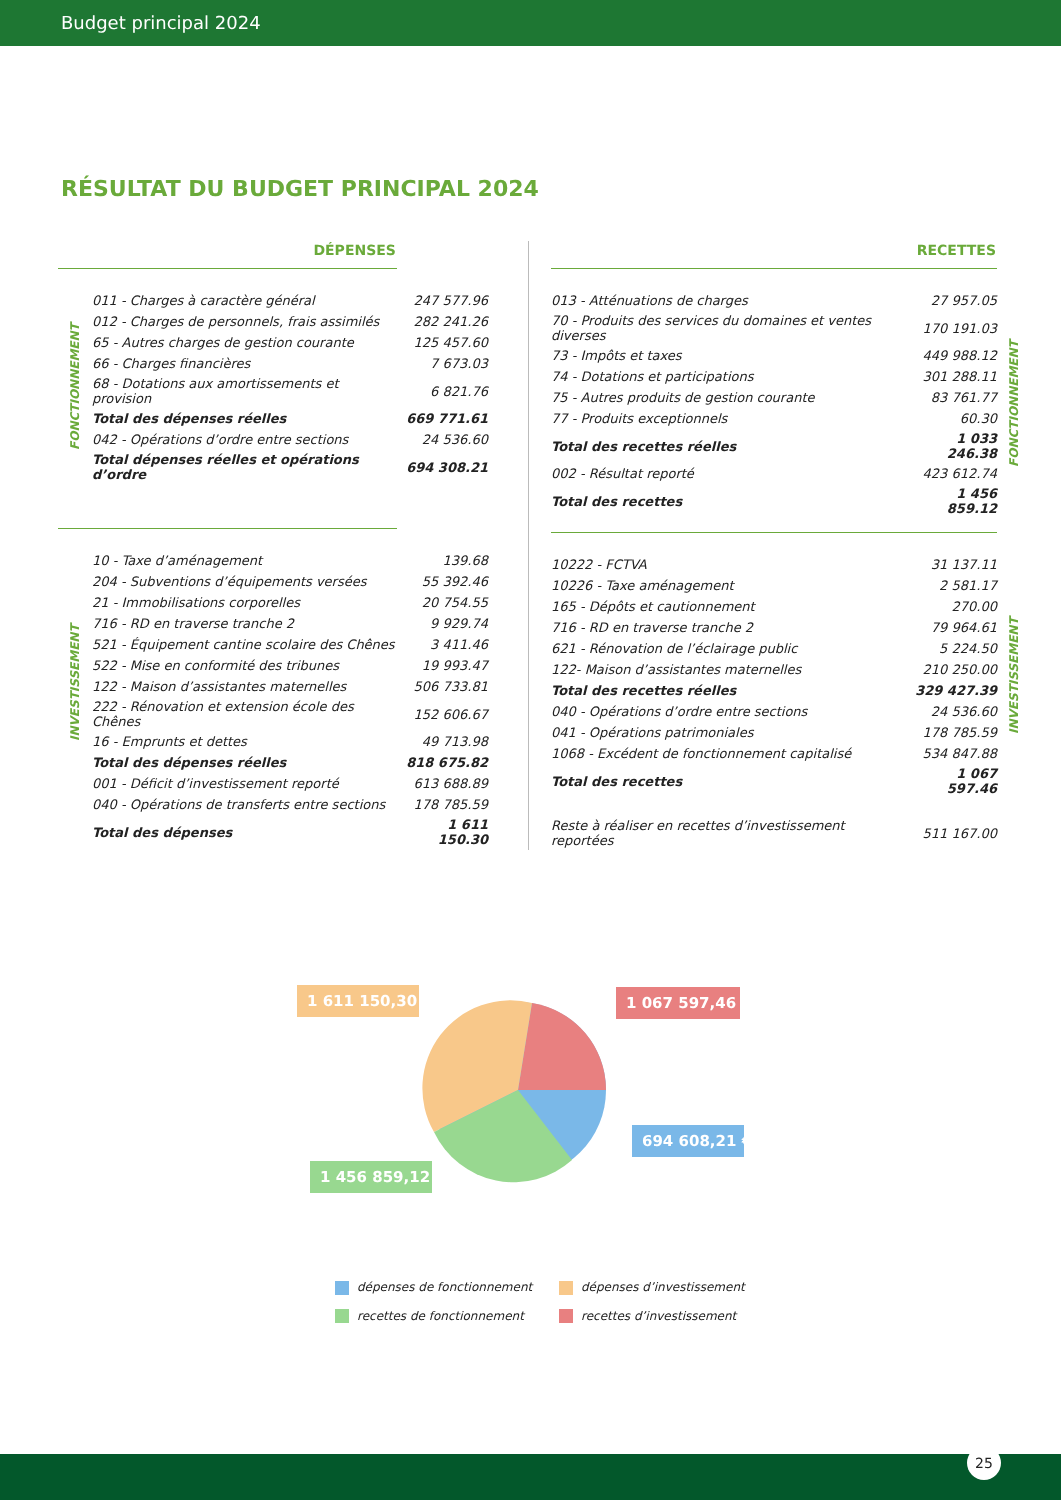Budget principal 2024
RÉSULTAT DU BUDGET PRINCIPAL 2024
| DÉPENSES | | |
| --- | --- | --- |
| FONCTIONNEMENT | 011 - Charges à caractère général | 247 577.96 |
| | 012 - Charges de personnels, frais assimilés | 282 241.26 |
| | 65 - Autres charges de gestion courante | 125 457.60 |
| | 66 - Charges financières | 7 673.03 |
| | 68 - Dotations aux amortissements et provision | 6 821.76 |
| | Total des dépenses réelles | 669 771.61 |
| | 042 - Opérations d’ordre entre sections | 24 536.60 |
| | Total dépenses réelles et opérations d’ordre | 694 308.21 |
| INVESTISSEMENT | 10 - Taxe d’aménagement | 139.68 |
| | 204 - Subventions d’équipements versées | 55 392.46 |
| | 21 - Immobilisations corporelles | 20 754.55 |
| | 716 - RD en traverse tranche 2 | 9 929.74 |
| | 521 - Équipement cantine scolaire des Chênes | 3 411.46 |
| | 522 - Mise en conformité des tribunes | 19 993.47 |
| | 122 - Maison d’assistantes maternelles | 506 733.81 |
| | 222 - Rénovation et extension école des Chênes | 152 606.67 |
| | 16 - Emprunts et dettes | 49 713.98 |
| | Total des dépenses réelles | 818 675.82 |
| | 001 - Déficit d’investissement reporté | 613 688.89 |
| | 040 - Opérations de transferts entre sections | 178 785.59 |
| | Total des dépenses | 1 611 150.30 |
| RECETTES | | |
| --- | --- | --- |
| 013 - Atténuations de charges | 27 957.05 | FONCTIONNEMENT |
| 70 - Produits des services du domaines et ventes diverses | 170 191.03 | |
| 73 - Impôts et taxes | 449 988.12 | |
| 74 - Dotations et participations | 301 288.11 | |
| 75 - Autres produits de gestion courante | 83 761.77 | |
| 77 - Produits exceptionnels | 60.30 | |
| Total des recettes réelles | 1 033 246.38 | |
| 002 - Résultat reporté | 423 612.74 | |
| Total des recettes | 1 456 859.12 | |
| 10222 - FCTVA | 31 137.11 | INVESTISSEMENT |
| 10226 - Taxe aménagement | 2 581.17 | |
| 165 - Dépôts et cautionnement | 270.00 | |
| 716 - RD en traverse tranche 2 | 79 964.61 | |
| 621 - Rénovation de l’éclairage public | 5 224.50 | |
| 122- Maison d’assistantes maternelles | 210 250.00 | |
| Total des recettes réelles | 329 427.39 | |
| 040 - Opérations d’ordre entre sections | 24 536.60 | |
| 041 - Opérations patrimoniales | 178 785.59 | |
| 1068 - Excédent de fonctionnement capitalisé | 534 847.88 | |
| Total des recettes | 1 067 597.46 | |
| Reste à réaliser en recettes d’investissement reportées | 511 167.00 | |
1 611 150,30 € 1 067 597,46 €
694 608,21 €
1 456 859,12 €
dépenses de fonctionnement
dépenses d’investissement
recettes de fonctionnement
recettes d’investissement
25